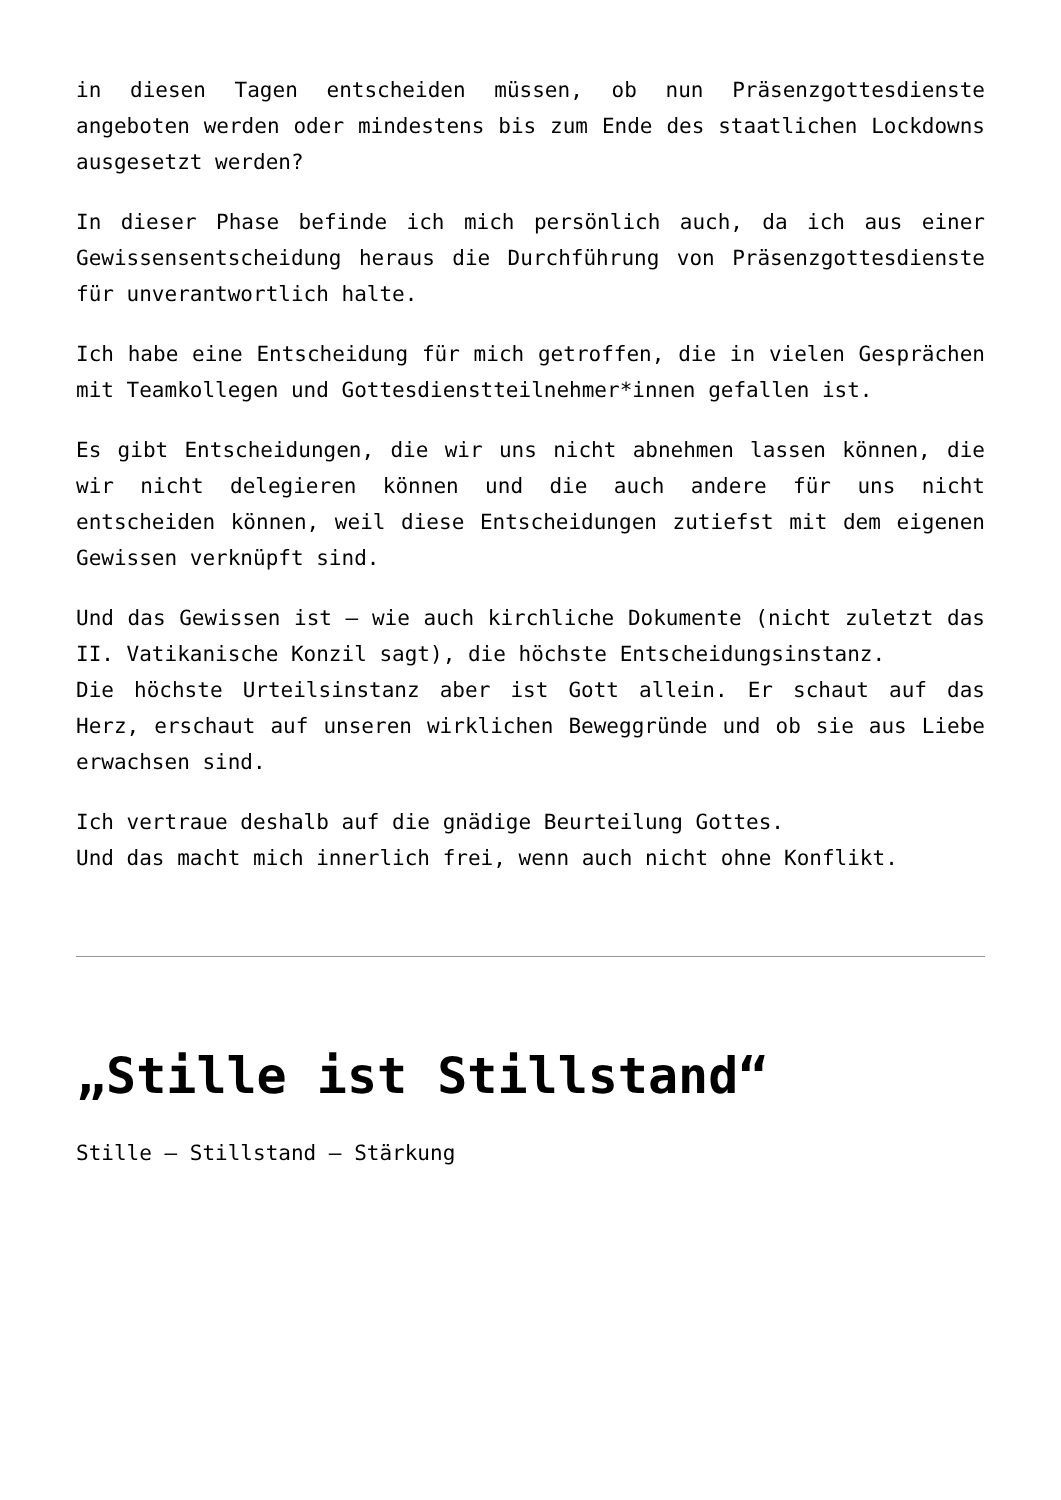in diesen Tagen entscheiden müssen, ob nun Präsenzgottesdienste angeboten werden oder mindestens bis zum Ende des staatlichen Lockdowns ausgesetzt werden?
In dieser Phase befinde ich mich persönlich auch, da ich aus einer Gewissensentscheidung heraus die Durchführung von Präsenzgottesdienste für unverantwortlich halte.
Ich habe eine Entscheidung für mich getroffen, die in vielen Gesprächen mit Teamkollegen und Gottesdienstteilnehmer*innen gefallen ist.
Es gibt Entscheidungen, die wir uns nicht abnehmen lassen können, die wir nicht delegieren können und die auch andere für uns nicht entscheiden können, weil diese Entscheidungen zutiefst mit dem eigenen Gewissen verknüpft sind.
Und das Gewissen ist – wie auch kirchliche Dokumente (nicht zuletzt das II. Vatikanische Konzil sagt), die höchste Entscheidungsinstanz.
Die höchste Urteilsinstanz aber ist Gott allein. Er schaut auf das Herz, erschaut auf unseren wirklichen Beweggründe und ob sie aus Liebe erwachsen sind.
Ich vertraue deshalb auf die gnädige Beurteilung Gottes.
Und das macht mich innerlich frei, wenn auch nicht ohne Konflikt.
„Stille ist Stillstand“
Stille – Stillstand – Stärkung